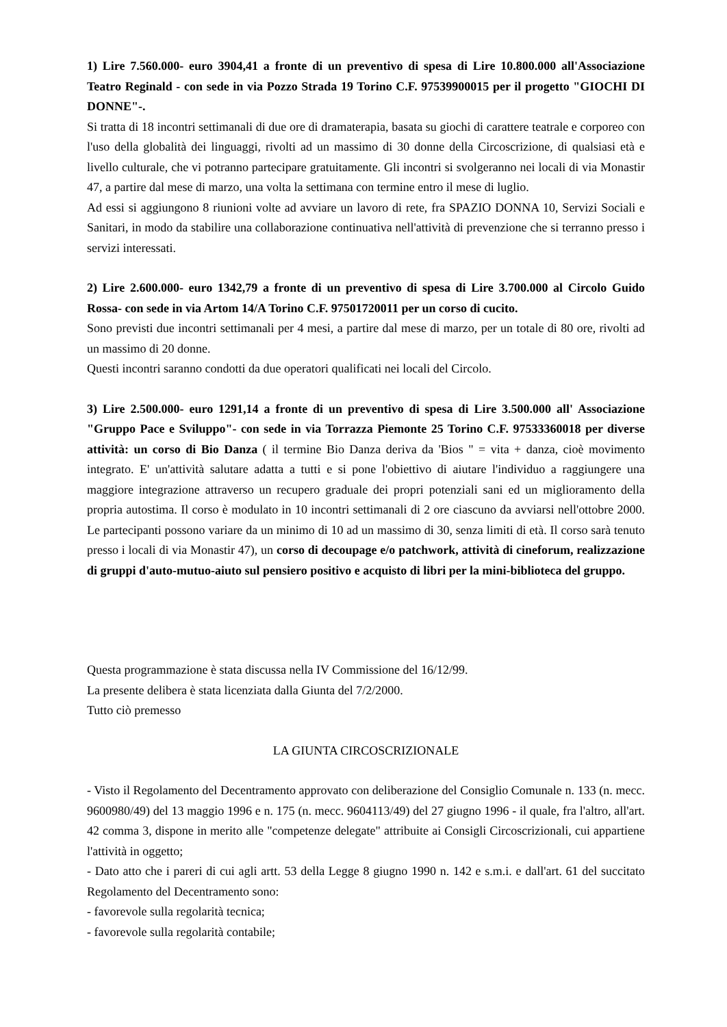1) Lire 7.560.000- euro 3904,41 a fronte di un preventivo di spesa di Lire 10.800.000 all'Associazione Teatro Reginald - con sede in via Pozzo Strada 19 Torino C.F. 97539900015 per il progetto "GIOCHI DI DONNE"-.
Si tratta di 18 incontri settimanali di due ore di dramaterapia, basata su giochi di carattere teatrale e corporeo con l'uso della globalità dei linguaggi, rivolti ad un massimo di 30 donne della Circoscrizione, di qualsiasi età e livello culturale, che vi potranno partecipare gratuitamente. Gli incontri si svolgeranno nei locali di via Monastir 47, a partire dal mese di marzo, una volta la settimana con termine entro il mese di luglio.
Ad essi si aggiungono 8 riunioni volte ad avviare un lavoro di rete, fra SPAZIO DONNA 10, Servizi Sociali e Sanitari, in modo da stabilire una collaborazione continuativa nell'attività di prevenzione che si terranno presso i servizi interessati.
2) Lire 2.600.000- euro 1342,79 a fronte di un preventivo di spesa di Lire 3.700.000 al Circolo Guido Rossa- con sede in via Artom 14/A Torino C.F. 97501720011 per un corso di cucito.
Sono previsti due incontri settimanali per 4 mesi, a partire dal mese di marzo, per un totale di 80 ore, rivolti ad un massimo di 20 donne.
Questi incontri saranno condotti da due operatori qualificati nei locali del Circolo.
3) Lire 2.500.000- euro 1291,14 a fronte di un preventivo di spesa di Lire 3.500.000 all' Associazione "Gruppo Pace e Sviluppo"- con sede in via Torrazza Piemonte 25 Torino C.F. 97533360018 per diverse attività: un corso di Bio Danza ( il termine Bio Danza deriva da 'Bios " = vita + danza, cioè movimento integrato. E' un'attività salutare adatta a tutti e si pone l'obiettivo di aiutare l'individuo a raggiungere una maggiore integrazione attraverso un recupero graduale dei propri potenziali sani ed un miglioramento della propria autostima. Il corso è modulato in 10 incontri settimanali di 2 ore ciascuno da avviarsi nell'ottobre 2000. Le partecipanti possono variare da un minimo di 10 ad un massimo di 30, senza limiti di età. Il corso sarà tenuto presso i locali di via Monastir 47), un corso di decoupage e/o patchwork, attività di cineforum, realizzazione di gruppi d'auto-mutuo-aiuto sul pensiero positivo e acquisto di libri per la mini-biblioteca del gruppo.
Questa programmazione è stata discussa nella IV Commissione del 16/12/99.
La presente delibera è stata licenziata dalla Giunta del 7/2/2000.
Tutto ciò premesso
LA GIUNTA CIRCOSCRIZIONALE
- Visto il Regolamento del Decentramento approvato con deliberazione del Consiglio Comunale n. 133 (n. mecc. 9600980/49) del 13 maggio 1996 e n. 175 (n. mecc. 9604113/49) del 27 giugno 1996 - il quale, fra l'altro, all'art. 42 comma 3, dispone in merito alle "competenze delegate" attribuite ai Consigli Circoscrizionali, cui appartiene l'attività in oggetto;
- Dato atto che i pareri di cui agli artt. 53 della Legge 8 giugno 1990 n. 142 e s.m.i. e dall'art. 61 del succitato Regolamento del Decentramento sono:
- favorevole sulla regolarità tecnica;
- favorevole sulla regolarità contabile;